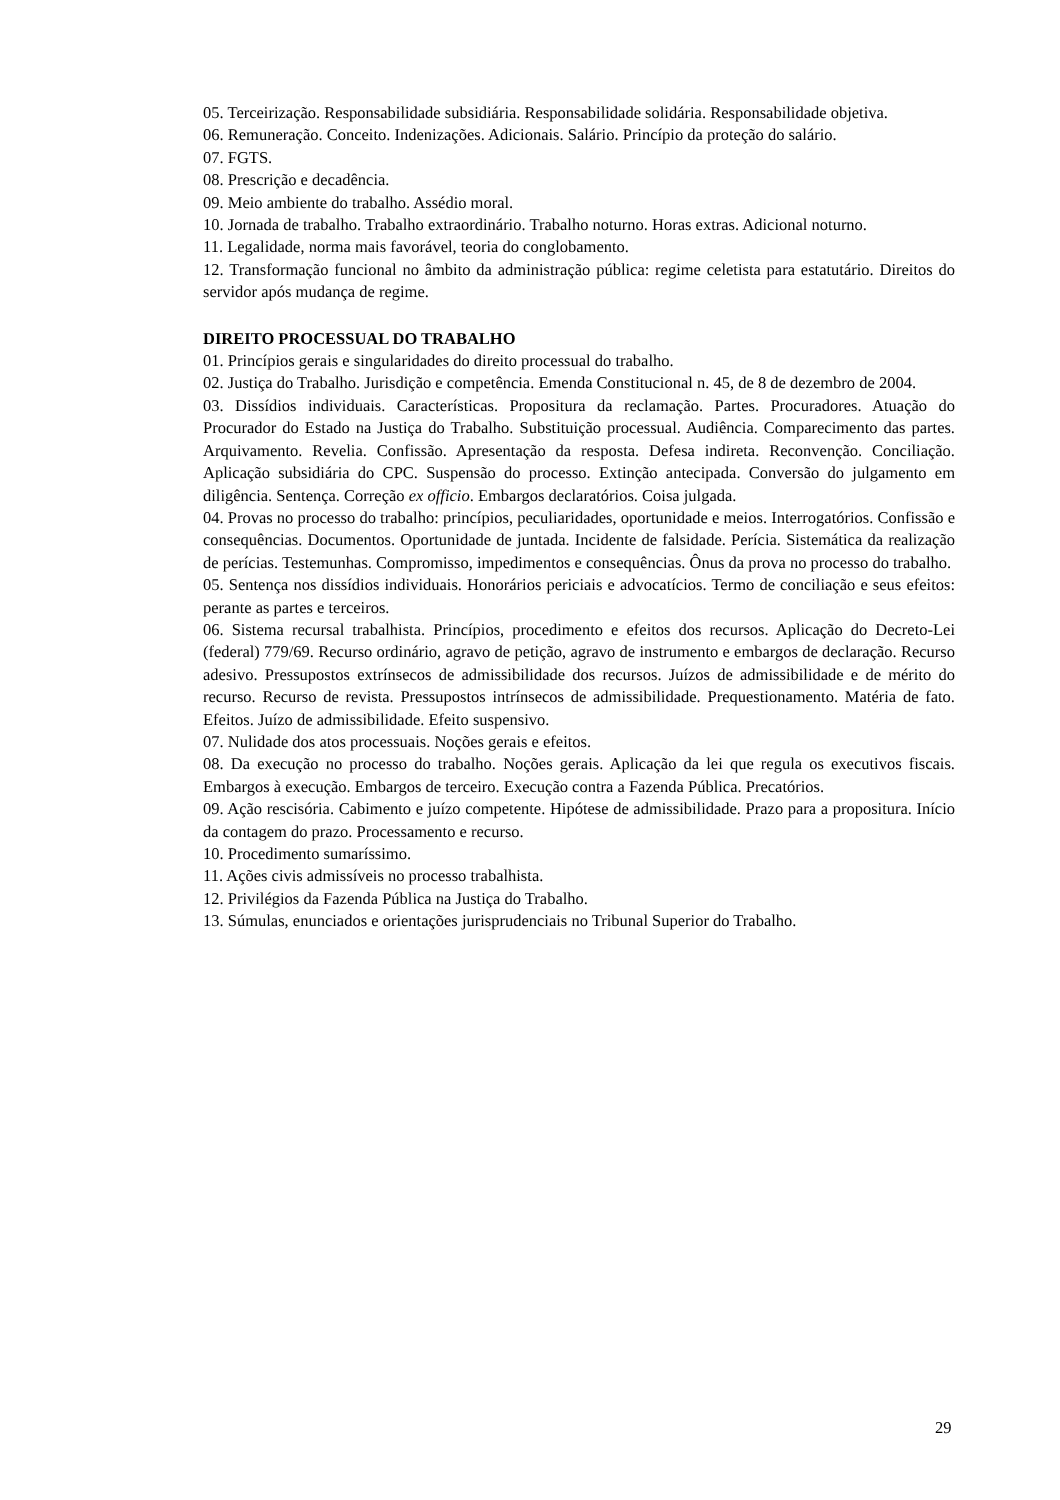05. Terceirização. Responsabilidade subsidiária. Responsabilidade solidária. Responsabilidade objetiva.
06. Remuneração. Conceito. Indenizações. Adicionais. Salário. Princípio da proteção do salário.
07. FGTS.
08. Prescrição e decadência.
09. Meio ambiente do trabalho. Assédio moral.
10. Jornada de trabalho. Trabalho extraordinário. Trabalho noturno. Horas extras. Adicional noturno.
11. Legalidade, norma mais favorável, teoria do conglobamento.
12. Transformação funcional no âmbito da administração pública: regime celetista para estatutário. Direitos do servidor após mudança de regime.
DIREITO PROCESSUAL DO TRABALHO
01. Princípios gerais e singularidades do direito processual do trabalho.
02. Justiça do Trabalho. Jurisdição e competência. Emenda Constitucional n. 45, de 8 de dezembro de 2004.
03. Dissídios individuais. Características. Propositura da reclamação. Partes. Procuradores. Atuação do Procurador do Estado na Justiça do Trabalho. Substituição processual. Audiência. Comparecimento das partes. Arquivamento. Revelia. Confissão. Apresentação da resposta. Defesa indireta. Reconvenção. Conciliação. Aplicação subsidiária do CPC. Suspensão do processo. Extinção antecipada. Conversão do julgamento em diligência. Sentença. Correção ex officio. Embargos declaratórios. Coisa julgada.
04. Provas no processo do trabalho: princípios, peculiaridades, oportunidade e meios. Interrogatórios. Confissão e consequências. Documentos. Oportunidade de juntada. Incidente de falsidade. Perícia. Sistemática da realização de perícias. Testemunhas. Compromisso, impedimentos e consequências. Ônus da prova no processo do trabalho.
05. Sentença nos dissídios individuais. Honorários periciais e advocatícios. Termo de conciliação e seus efeitos: perante as partes e terceiros.
06. Sistema recursal trabalhista. Princípios, procedimento e efeitos dos recursos. Aplicação do Decreto-Lei (federal) 779/69. Recurso ordinário, agravo de petição, agravo de instrumento e embargos de declaração. Recurso adesivo. Pressupostos extrínsecos de admissibilidade dos recursos. Juízos de admissibilidade e de mérito do recurso. Recurso de revista. Pressupostos intrínsecos de admissibilidade. Prequestionamento. Matéria de fato. Efeitos. Juízo de admissibilidade. Efeito suspensivo.
07. Nulidade dos atos processuais. Noções gerais e efeitos.
08. Da execução no processo do trabalho. Noções gerais. Aplicação da lei que regula os executivos fiscais. Embargos à execução. Embargos de terceiro. Execução contra a Fazenda Pública. Precatórios.
09. Ação rescisória. Cabimento e juízo competente. Hipótese de admissibilidade. Prazo para a propositura. Início da contagem do prazo. Processamento e recurso.
10. Procedimento sumaríssimo.
11. Ações civis admissíveis no processo trabalhista.
12. Privilégios da Fazenda Pública na Justiça do Trabalho.
13. Súmulas, enunciados e orientações jurisprudenciais no Tribunal Superior do Trabalho.
29